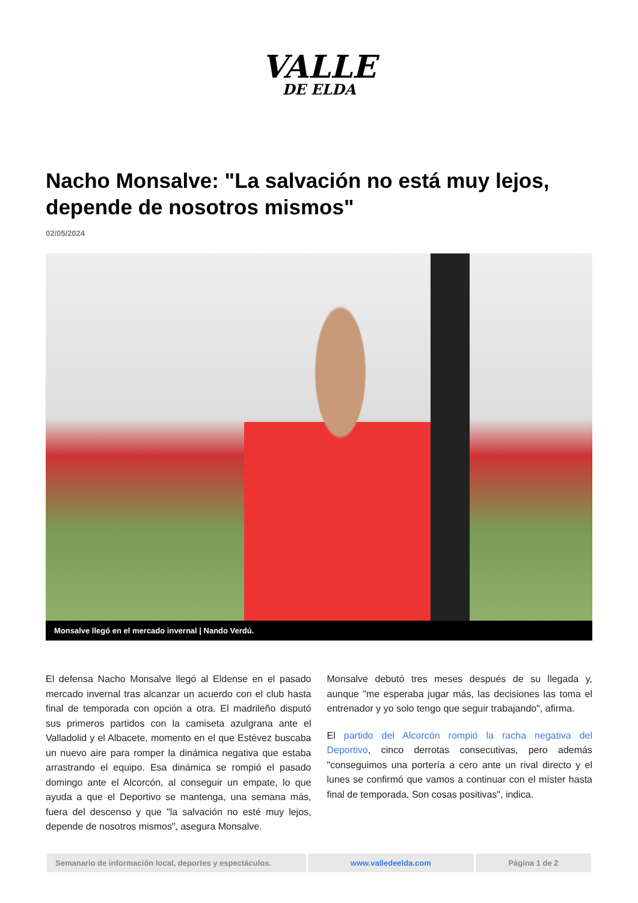VALLE
DE ELDA
Nacho Monsalve: "La salvación no está muy lejos, depende de nosotros mismos"
02/05/2024
Monsalve llegó en el mercado invernal | Nando Verdú.
El defensa Nacho Monsalve llegó al Eldense en el pasado mercado invernal tras alcanzar un acuerdo con el club hasta final de temporada con opción a otra. El madrileño disputó sus primeros partidos con la camiseta azulgrana ante el Valladolid y el Albacete, momento en el que Estévez buscaba un nuevo aire para romper la dinámica negativa que estaba arrastrando el equipo. Esa dinámica se rompió el pasado domingo ante el Alcorcón, al conseguir un empate, lo que ayuda a que el Deportivo se mantenga, una semana más, fuera del descenso y que "la salvación no esté muy lejos, depende de nosotros mismos", asegura Monsalve.
Monsalve debutó tres meses después de su llegada y, aunque "me esperaba jugar más, las decisiones las toma el entrenador y yo solo tengo que seguir trabajando", afirma.
El partido del Alcorcón rompió la racha negativa del Deportivo, cinco derrotas consecutivas, pero además "conseguimos una portería a cero ante un rival directo y el lunes se confirmó que vamos a continuar con el míster hasta final de temporada. Son cosas positivas", indica.
Semanario de información local, deportes y espectáculos.
www.valledeelda.com Página 1 de 2